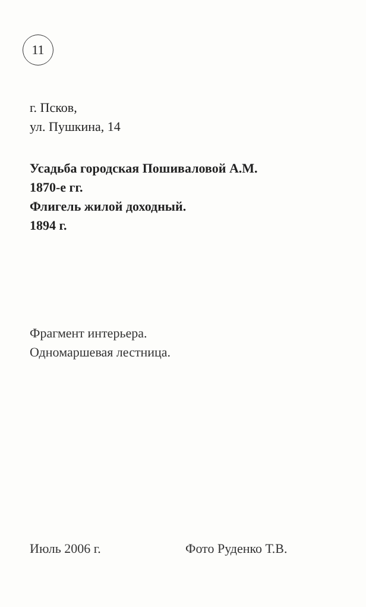11
г. Псков,
ул. Пушкина, 14
Усадьба городская Пошиваловой А.М.
1870-е гг.
Флигель жилой доходный.
1894 г.
Фрагмент интерьера.
Одномаршевая лестница.
Июль 2006 г. Фото Руденко Т.В.